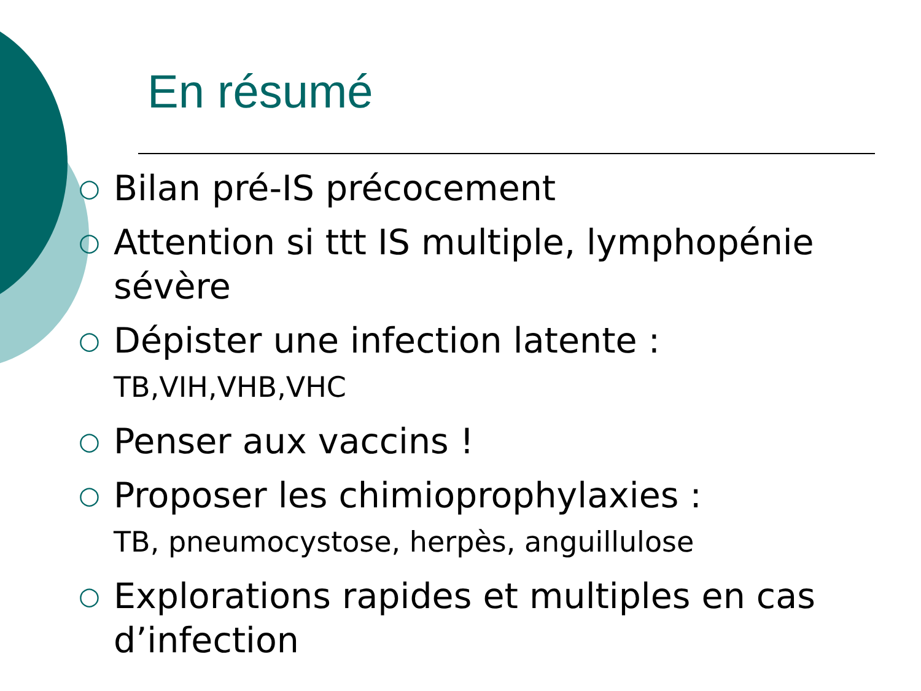En résumé
○ Bilan pré-IS précocement
○ Attention si ttt IS multiple, lymphopénie sévère
○ Dépister une infection latente :
TB,VIH,VHB,VHC
○ Penser aux vaccins !
○ Proposer les chimioprophylaxies :
TB, pneumocystose, herpès, anguillulose
○ Explorations rapides et multiples en cas d’infection